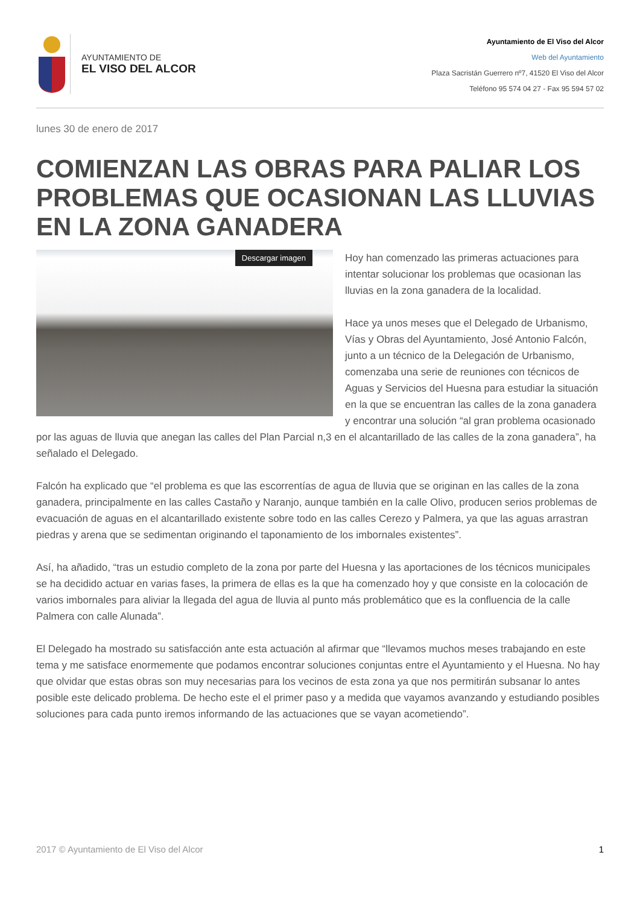AYUNTAMIENTO DE
EL VISO DEL ALCOR
Ayuntamiento de El Viso del Alcor
Web del Ayuntamiento
Plaza Sacristán Guerrero nº7, 41520 El Viso del Alcor
Teléfono 95 574 04 27 - Fax 95 594 57 02
lunes 30 de enero de 2017
COMIENZAN LAS OBRAS PARA PALIAR LOS PROBLEMAS QUE OCASIONAN LAS LLUVIAS EN LA ZONA GANADERA
Descargar imagen
Hoy han comenzado las primeras actuaciones para intentar solucionar los problemas que ocasionan las lluvias en la zona ganadera de la localidad.
Hace ya unos meses que el Delegado de Urbanismo, Vías y Obras del Ayuntamiento, José Antonio Falcón, junto a un técnico de la Delegación de Urbanismo, comenzaba una serie de reuniones con técnicos de Aguas y Servicios del Huesna para estudiar la situación en la que se encuentran las calles de la zona ganadera y encontrar una solución “al gran problema ocasionado por las aguas de lluvia que anegan las calles del Plan Parcial n,3 en el alcantarillado de las calles de la zona ganadera”, ha señalado el Delegado.
Falcón ha explicado que “el problema es que las escorrentías de agua de lluvia que se originan en las calles de la zona ganadera, principalmente en las calles Castaño y Naranjo, aunque también en la calle Olivo, producen serios problemas de evacuación de aguas en el alcantarillado existente sobre todo en las calles Cerezo y Palmera, ya que las aguas arrastran piedras y arena que se sedimentan originando el taponamiento de los imbornales existentes”.
Así, ha añadido, “tras un estudio completo de la zona por parte del Huesna y las aportaciones de los técnicos municipales se ha decidido actuar en varias fases, la primera de ellas es la que ha comenzado hoy y que consiste en la colocación de varios imbornales para aliviar la llegada del agua de lluvia al punto más problemático que es la confluencia de la calle Palmera con calle Alunada”.
El Delegado ha mostrado su satisfacción ante esta actuación al afirmar que “llevamos muchos meses trabajando en este tema y me satisface enormemente que podamos encontrar soluciones conjuntas entre el Ayuntamiento y el Huesna. No hay que olvidar que estas obras son muy necesarias para los vecinos de esta zona ya que nos permitirán subsanar lo antes posible este delicado problema. De hecho este el el primer paso y a medida que vayamos avanzando y estudiando posibles soluciones para cada punto iremos informando de las actuaciones que se vayan acometiendo”.
2017 © Ayuntamiento de El Viso del Alcor 1